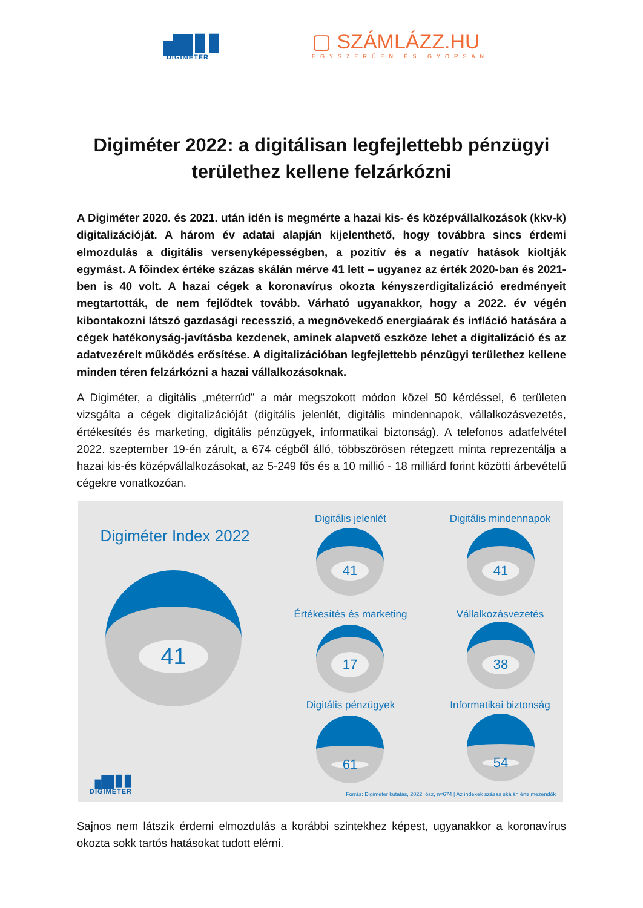▗▆▮▮
DIGIMETER
▢ SZÁMLÁZZ.HU
EGYSZERŰEN ÉS GYORSAN
Digiméter 2022: a digitálisan legfejlettebb pénzügyi területhez kellene felzárkózni
A Digiméter 2020. és 2021. után idén is megmérte a hazai kis- és középvállalkozások (kkv-k) digitalizációját. A három év adatai alapján kijelenthető, hogy továbbra sincs érdemi elmozdulás a digitális versenyképességben, a pozitív és a negatív hatások kioltják egymást. A főindex értéke százas skálán mérve 41 lett – ugyanez az érték 2020-ban és 2021-ben is 40 volt. A hazai cégek a koronavírus okozta kényszerdigitalizáció eredményeit megtartották, de nem fejlődtek tovább. Várható ugyanakkor, hogy a 2022. év végén kibontakozni látszó gazdasági recesszió, a megnövekedő energiaárak és infláció hatására a cégek hatékonyság-javításba kezdenek, aminek alapvető eszköze lehet a digitalizáció és az adatvezérelt működés erősítése. A digitalizációban legfejlettebb pénzügyi területhez kellene minden téren felzárkózni a hazai vállalkozásoknak.
A Digiméter, a digitális „méterrúd” a már megszokott módon közel 50 kérdéssel, 6 területen vizsgálta a cégek digitalizációját (digitális jelenlét, digitális mindennapok, vállalkozásvezetés, értékesítés és marketing, digitális pénzügyek, informatikai biztonság). A telefonos adatfelvétel 2022. szeptember 19-én zárult, a 674 cégből álló, többszörösen rétegzett minta reprezentálja a hazai kis-és középvállalkozásokat, az 5-249 fős és a 10 millió - 18 milliárd forint közötti árbevételű cégekre vonatkozóan.
Digiméter Index 2022
41
Digitális jelenlét
41
Digitális mindennapok
41
Értékesítés és marketing
17
Vállalkozásvezetés
38
Digitális pénzügyek
61
Informatikai biztonság
54
▗▆▮▮
DIGIMETER
Forrás: Digiméter kutatás, 2022. ősz, n=674 | Az indexek százas skálán értelmezendők
Sajnos nem látszik érdemi elmozdulás a korábbi szintekhez képest, ugyanakkor a koronavírus okozta sokk tartós hatásokat tudott elérni.